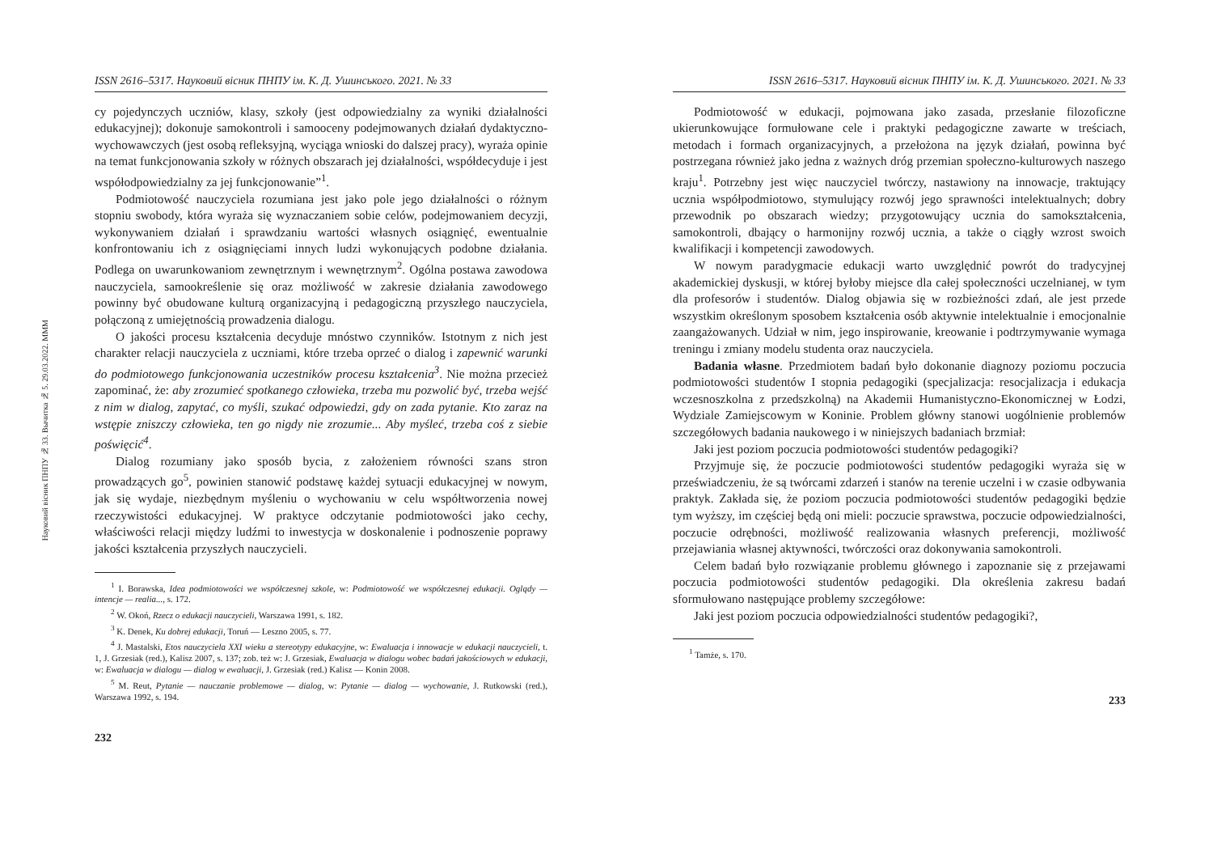Науковий вісник ПНПУ № 33. Вычитка № 5. 29.03.2022. МММ
ISSN 2616–5317. Науковий вісник ПНПУ ім. К. Д. Ушинського. 2021. № 33
cy pojedynczych uczniów, klasy, szkoły (jest odpowiedzialny za wyniki działalności edukacyjnej); dokonuje samokontroli i samooceny podejmowanych działań dydaktyczno-wychowawczych (jest osobą refleksyjną, wyciąga wnioski do dalszej pracy), wyraża opinie na temat funkcjonowania szkoły w różnych obszarach jej działalności, współdecyduje i jest współodpowiedzialny za jej funkcjonowanie”<sup>1</sup>.
Podmiotowość nauczyciela rozumiana jest jako pole jego działalności o różnym stopniu swobody, która wyraża się wyznaczaniem sobie celów, podejmowaniem decyzji, wykonywaniem działań i sprawdzaniu wartości własnych osiągnięć, ewentualnie konfrontowaniu ich z osiągnięciami innych ludzi wykonujących podobne działania. Podlega on uwarunkowaniom zewnętrznym i wewnętrznym<sup>2</sup>. Ogólna postawa zawodowa nauczyciela, samookreślenie się oraz możliwość w zakresie działania zawodowego powinny być obudowane kulturą organizacyjną i pedagogiczną przyszłego nauczyciela, połączoną z umiejętnością prowadzenia dialogu.
O jakości procesu kształcenia decyduje mnóstwo czynników. Istotnym z nich jest charakter relacji nauczyciela z uczniami, które trzeba oprzeć o dialog i zapewnić warunki do podmiotowego funkcjonowania uczestników procesu kształcenia<sup>3</sup>. Nie można przecież zapominać, że: aby zrozumieć spotkanego człowieka, trzeba mu pozwolić być, trzeba wejść z nim w dialog, zapytać, co myśli, szukać odpowiedzi, gdy on zada pytanie. Kto zaraz na wstępie zniszczy człowieka, ten go nigdy nie zrozumie... Aby myśleć, trzeba coś z siebie poświęcić<sup>4</sup>.
Dialog rozumiany jako sposób bycia, z założeniem równości szans stron prowadzących go<sup>5</sup>, powinien stanowić podstawę każdej sytuacji edukacyjnej w nowym, jak się wydaje, niezbędnym myśleniu o wychowaniu w celu współtworzenia nowej rzeczywistości edukacyjnej. W praktyce odczytanie podmiotowości jako cechy, właściwości relacji między ludźmi to inwestycja w doskonalenie i podnoszenie poprawy jakości kształcenia przyszłych nauczycieli.
<sup>1</sup> I. Borawska, Idea podmiotowości we współczesnej szkole, w: Podmiotowość we współczesnej edukacji. Oglądy — intencje — realia..., s. 172.
<sup>2</sup> W. Okoń, Rzecz o edukacji nauczycieli, Warszawa 1991, s. 182.
<sup>3</sup> K. Denek, Ku dobrej edukacji, Toruń — Leszno 2005, s. 77.
<sup>4</sup> J. Mastalski, Etos nauczyciela XXI wieku a stereotypy edukacyjne, w: Ewaluacja i innowacje w edukacji nauczycieli, t. 1, J. Grzesiak (red.), Kalisz 2007, s. 137; zob. też w: J. Grzesiak, Ewaluacja w dialogu wobec badań jakościowych w edukacji, w: Ewaluacja w dialogu — dialog w ewaluacji, J. Grzesiak (red.) Kalisz — Konin 2008.
<sup>5</sup> M. Reut, Pytanie — nauczanie problemowe — dialog, w: Pytanie — dialog — wychowanie, J. Rutkowski (red.), Warszawa 1992, s. 194.
232
ISSN 2616–5317. Науковий вісник ПНПУ ім. К. Д. Ушинського. 2021. № 33
Podmiotowość w edukacji, pojmowana jako zasada, przesłanie filozoficzne ukierunkowujące formułowane cele i praktyki pedagogiczne zawarte w treściach, metodach i formach organizacyjnych, a przełożona na język działań, powinna być postrzegana również jako jedna z ważnych dróg przemian społeczno-kulturowych naszego kraju<sup>1</sup>. Potrzebny jest więc nauczyciel twórczy, nastawiony na innowacje, traktujący ucznia współpodmiotowo, stymulujący rozwój jego sprawności intelektualnych; dobry przewodnik po obszarach wiedzy; przygotowujący ucznia do samokształcenia, samokontroli, dbający o harmonijny rozwój ucznia, a także o ciągły wzrost swoich kwalifikacji i kompetencji zawodowych.
W nowym paradygmacie edukacji warto uwzględnić powrót do tradycyjnej akademickiej dyskusji, w której byłoby miejsce dla całej społeczności uczelnianej, w tym dla profesorów i studentów. Dialog objawia się w rozbieżności zdań, ale jest przede wszystkim określonym sposobem kształcenia osób aktywnie intelektualnie i emocjonalnie zaangażowanych. Udział w nim, jego inspirowanie, kreowanie i podtrzymywanie wymaga treningu i zmiany modelu studenta oraz nauczyciela.
Badania własne. Przedmiotem badań było dokonanie diagnozy poziomu poczucia podmiotowości studentów I stopnia pedagogiki (specjalizacja: resocjalizacja i edukacja wczesnoszkolna z przedszkolną) na Akademii Humanistyczno-Ekonomicznej w Łodzi, Wydziale Zamiejscowym w Koninie. Problem główny stanowi uogólnienie problemów szczegółowych badania naukowego i w niniejszych badaniach brzmiał:
Jaki jest poziom poczucia podmiotowości studentów pedagogiki?
Przyjmuje się, że poczucie podmiotowości studentów pedagogiki wyraża się w przeświadczeniu, że są twórcami zdarzeń i stanów na terenie uczelni i w czasie odbywania praktyk. Zakłada się, że poziom poczucia podmiotowości studentów pedagogiki będzie tym wyższy, im częściej będą oni mieli: poczucie sprawstwa, poczucie odpowiedzialności, poczucie odrębności, możliwość realizowania własnych preferencji, możliwość przejawiania własnej aktywności, twórczości oraz dokonywania samokontroli.
Celem badań było rozwiązanie problemu głównego i zapoznanie się z przejawami poczucia podmiotowości studentów pedagogiki. Dla określenia zakresu badań sformułowano następujące problemy szczegółowe:
Jaki jest poziom poczucia odpowiedzialności studentów pedagogiki?,
<sup>1</sup> Tamże, s. 170.
233